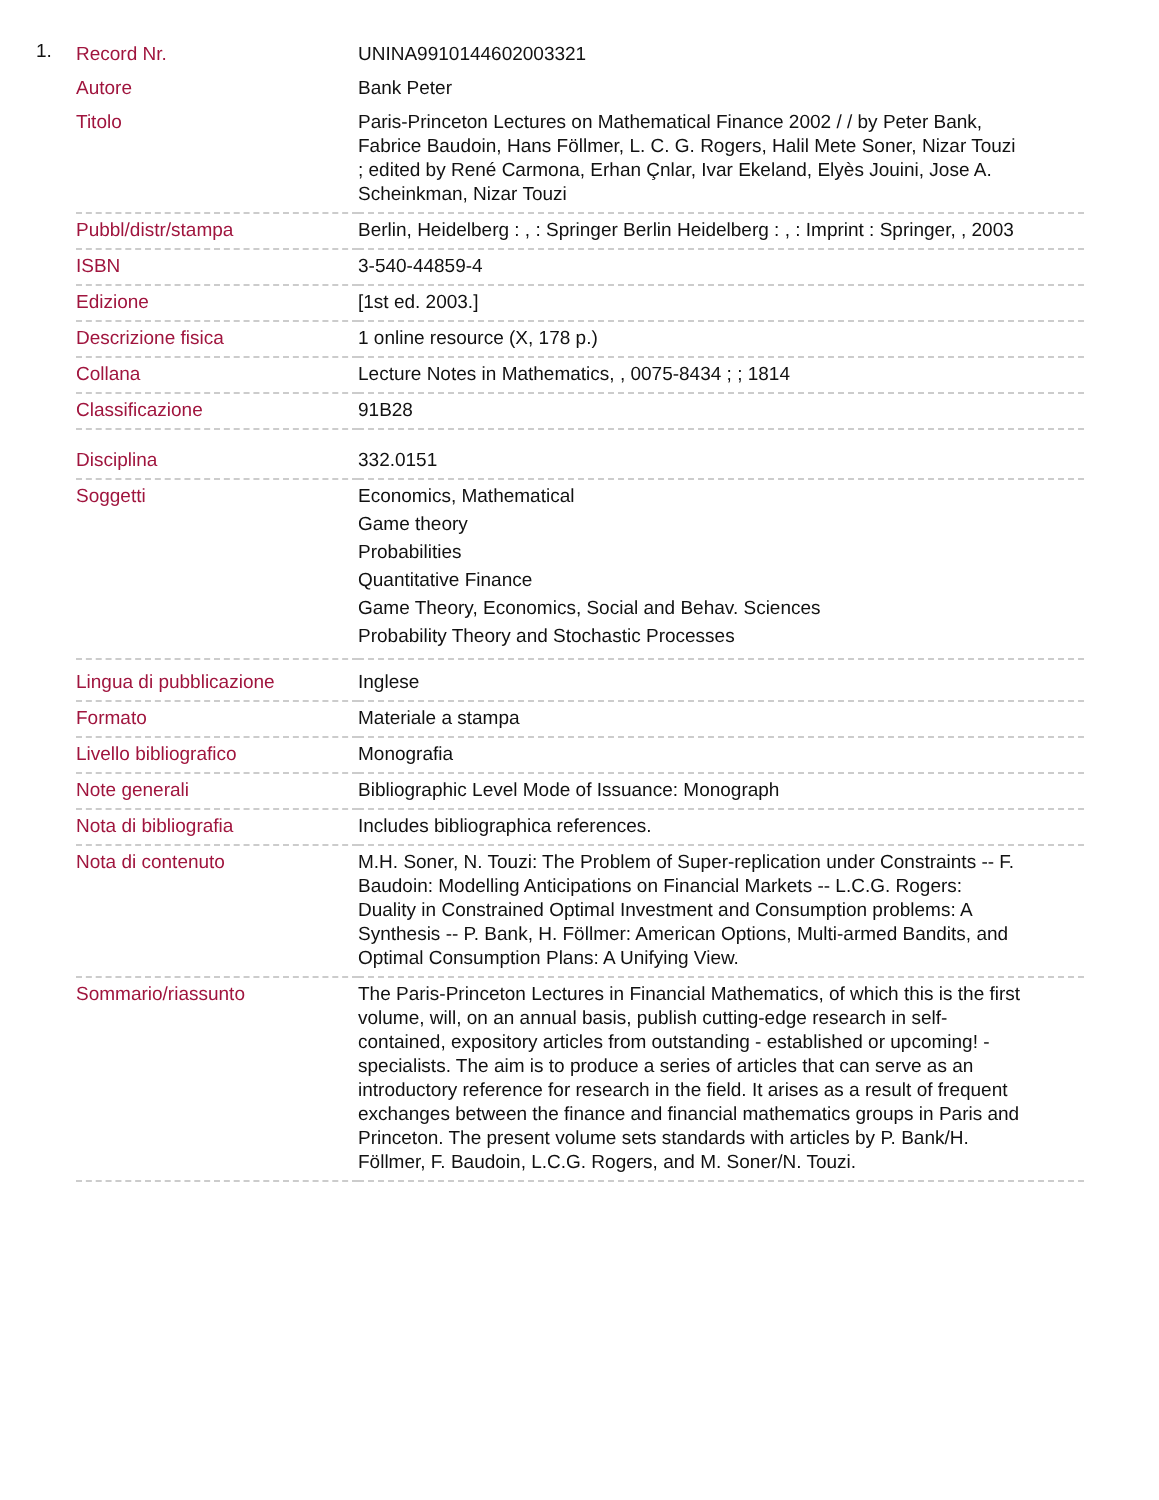1.
| Record Nr. | UNINA9910144602003321 |
| Autore | Bank Peter |
| Titolo | Paris-Princeton Lectures on Mathematical Finance 2002 / / by Peter Bank, Fabrice Baudoin, Hans Föllmer, L. C. G. Rogers, Halil Mete Soner, Nizar Touzi ; edited by René Carmona, Erhan Çnlar, Ivar Ekeland, Elyès Jouini, Jose A. Scheinkman, Nizar Touzi |
| Pubbl/distr/stampa | Berlin, Heidelberg : , : Springer Berlin Heidelberg : , : Imprint : Springer, , 2003 |
| ISBN | 3-540-44859-4 |
| Edizione | [1st ed. 2003.] |
| Descrizione fisica | 1 online resource (X, 178 p.) |
| Collana | Lecture Notes in Mathematics, , 0075-8434 ; ; 1814 |
| Classificazione | 91B28 |
| Disciplina | 332.0151 |
| Soggetti | Economics, Mathematical Game theory Probabilities Quantitative Finance Game Theory, Economics, Social and Behav. Sciences Probability Theory and Stochastic Processes |
| Lingua di pubblicazione | Inglese |
| Formato | Materiale a stampa |
| Livello bibliografico | Monografia |
| Note generali | Bibliographic Level Mode of Issuance: Monograph |
| Nota di bibliografia | Includes bibliographica references. |
| Nota di contenuto | M.H. Soner, N. Touzi: The Problem of Super-replication under Constraints -- F. Baudoin: Modelling Anticipations on Financial Markets -- L.C.G. Rogers: Duality in Constrained Optimal Investment and Consumption problems: A Synthesis -- P. Bank, H. Föllmer: American Options, Multi-armed Bandits, and Optimal Consumption Plans: A Unifying View. |
| Sommario/riassunto | The Paris-Princeton Lectures in Financial Mathematics, of which this is the first volume, will, on an annual basis, publish cutting-edge research in self-contained, expository articles from outstanding - established or upcoming! - specialists. The aim is to produce a series of articles that can serve as an introductory reference for research in the field. It arises as a result of frequent exchanges between the finance and financial mathematics groups in Paris and Princeton. The present volume sets standards with articles by P. Bank/H. Föllmer, F. Baudoin, L.C.G. Rogers, and M. Soner/N. Touzi. |